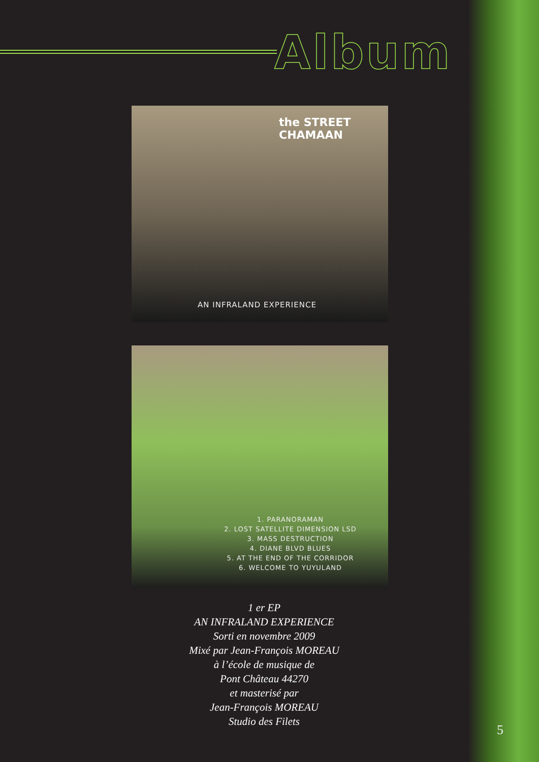Album
the STREET CHAMAAN
AN INFRALAND EXPERIENCE
1. PARANORAMAN
2. LOST SATELLITE DIMENSION LSD
3. MASS DESTRUCTION
4. DIANE BLVD BLUES
5. AT THE END OF THE CORRIDOR
6. WELCOME TO YUYULAND
1 er EP
AN INFRALAND EXPERIENCE
Sorti en novembre 2009
Mixé par Jean-François MOREAU
à l’école de musique de
Pont Château 44270
et masterisé par
Jean-François MOREAU
Studio des Filets
5